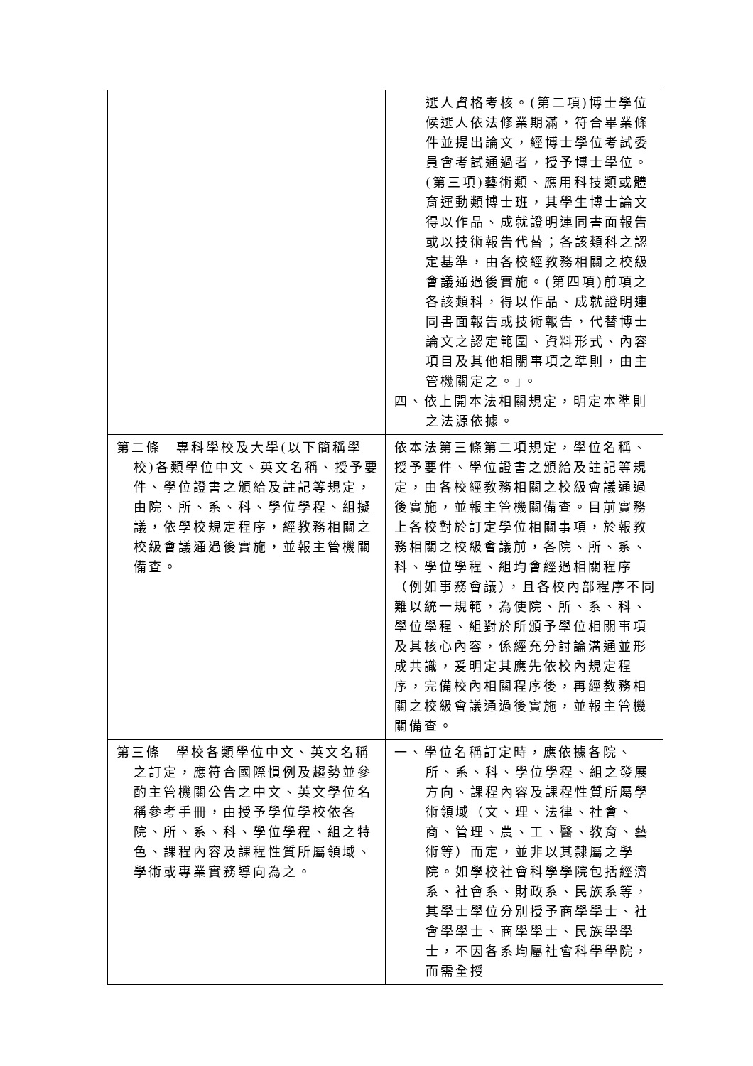| | 選人資格考核。(第二項)博士學位候選人依法修業期滿，符合畢業條件並提出論文，經博士學位考試委員會考試通過者，授予博士學位。(第三項)藝術類、應用科技類或體育運動類博士班，其學生博士論文得以作品、成就證明連同書面報告或以技術報告代替；各該類科之認定基準，由各校經教務相關之校級會議通過後實施。(第四項)前項之各該類科，得以作品、成就證明連同書面報告或技術報告，代替博士論文之認定範圍、資料形式、內容項目及其他相關事項之準則，由主管機關定之。」。 四、依上開本法相關規定，明定本準則之法源依據。 |
| 第二條 專科學校及大學(以下簡稱學校)各類學位中文、英文名稱、授予要件、學位證書之頒給及註記等規定，由院、所、系、科、學位學程、組擬議，依學校規定程序，經教務相關之校級會議通過後實施，並報主管機關備查。 | 依本法第三條第二項規定，學位名稱、授予要件、學位證書之頒給及註記等規定，由各校經教務相關之校級會議通過後實施，並報主管機關備查。目前實務上各校對於訂定學位相關事項，於報教務相關之校級會議前，各院、所、系、科、學位學程、組均會經過相關程序（例如事務會議），且各校內部程序不同難以統一規範，為使院、所、系、科、學位學程、組對於所頒予學位相關事項及其核心內容，係經充分討論溝通並形成共識，爰明定其應先依校內規定程序，完備校內相關程序後，再經教務相關之校級會議通過後實施，並報主管機關備查。 |
| 第三條 學校各類學位中文、英文名稱之訂定，應符合國際慣例及趨勢並參酌主管機關公告之中文、英文學位名稱參考手冊，由授予學位學校依各院、所、系、科、學位學程、組之特色、課程內容及課程性質所屬領域、學術或專業實務導向為之。 | 一、學位名稱訂定時，應依據各院、所、系、科、學位學程、組之發展方向、課程內容及課程性質所屬學術領域（文、理、法律、社會、商、管理、農、工、醫、教育、藝術等）而定，並非以其隸屬之學院。如學校社會科學學院包括經濟系、社會系、財政系、民族系等，其學士學位分別授予商學學士、社會學學士、商學學士、民族學學士，不因各系均屬社會科學學院，而需全授 |